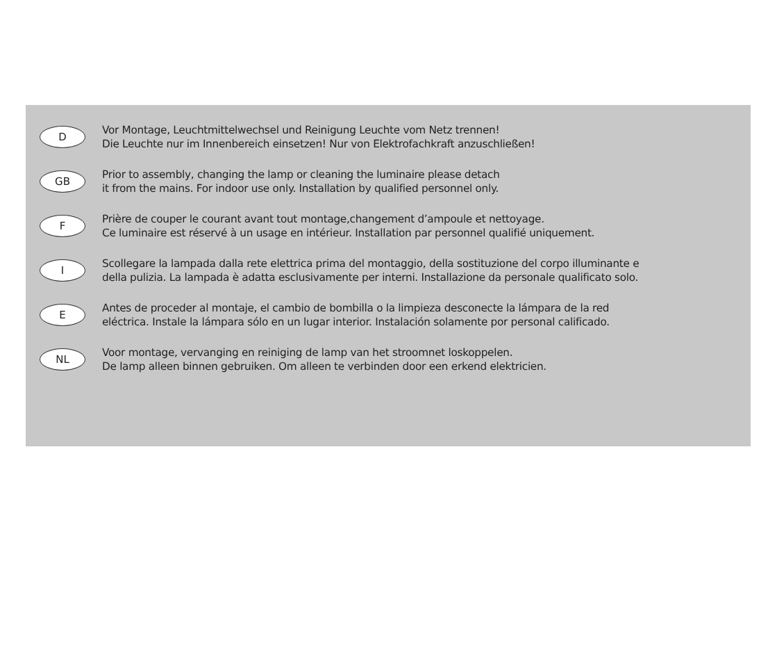D
Vor Montage, Leuchtmittelwechsel und Reinigung Leuchte vom Netz trennen!
Die Leuchte nur im Innenbereich einsetzen! Nur von Elektrofachkraft anzuschließen!
GB
Prior to assembly, changing the lamp or cleaning the luminaire please detach
it from the mains. For indoor use only. Installation by qualified personnel only.
F
Prière de couper le courant avant tout montage,changement d’ampoule et nettoyage.
Ce luminaire est réservé à un usage en intérieur. Installation par personnel qualifié uniquement.
I
Scollegare la lampada dalla rete elettrica prima del montaggio, della sostituzione del corpo illuminante e
della pulizia. La lampada è adatta esclusivamente per interni. Installazione da personale qualificato solo.
E
Antes de proceder al montaje, el cambio de bombilla o la limpieza desconecte la lámpara de la red
eléctrica. Instale la lámpara sólo en un lugar interior. Instalación solamente por personal calificado.
NL
Voor montage, vervanging en reiniging de lamp van het stroomnet loskoppelen.
De lamp alleen binnen gebruiken. Om alleen te verbinden door een erkend elektricien.